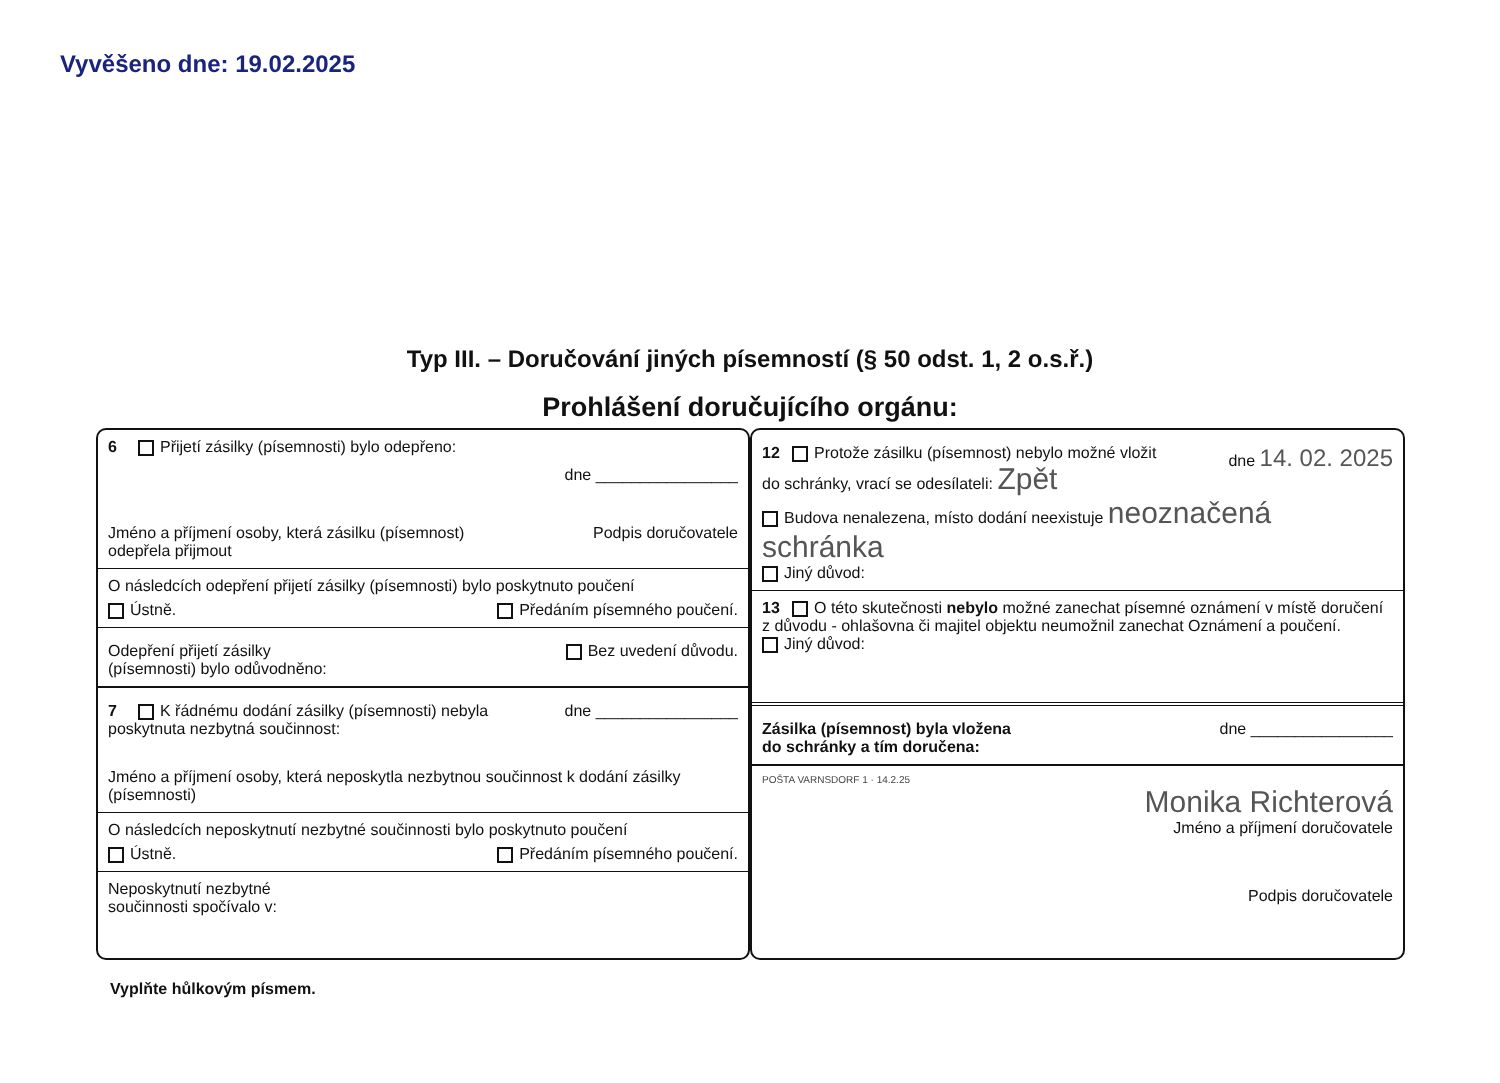Vyvěšeno dne: 19.02.2025
Typ III. – Doručování jiných písemností (§ 50 odst. 1, 2 o.s.ř.)
Prohlášení doručujícího orgánu:
6 Přijetí zásilky (písemnosti) bylo odepřeno:
dne ________________
Jméno a příjmení osoby, která zásilku (písemnost)
odepřela přijmout Podpis doručovatele
O následcích odepření přijetí zásilky (písemnosti) bylo poskytnuto poučení
Ústně. Předáním písemného poučení.
Odepření přijetí zásilky
(písemnosti) bylo odůvodněno: Bez uvedení důvodu.
7 K řádnému dodání zásilky (písemnosti) nebyla
poskytnuta nezbytná součinnost: dne ________________
Jméno a příjmení osoby, která neposkytla nezbytnou součinnost k dodání zásilky (písemnosti)
O následcích neposkytnutí nezbytné součinnosti bylo poskytnuto poučení
Ústně. Předáním písemného poučení.
Neposkytnutí nezbytné
součinnosti spočívalo v:
12 Protože zásilku (písemnost) nebylo možné vložit
do schránky, vrací se odesílateli: Zpět dne 14. 02. 2025
Budova nenalezena, místo dodání neexistuje neoznačená schránka
Jiný důvod:
13 O této skutečnosti nebylo možné zanechat písemné oznámení v místě doručení
z důvodu - ohlašovna či majitel objektu neumožnil zanechat Oznámení a poučení.
Jiný důvod:
Zásilka (písemnost) byla vložena
do schránky a tím doručena: dne ________________
POŠTA VARNSDORF 1 · 14.2.25
Monika Richterová
Jméno a příjmení doručovatele
Podpis doručovatele
Vyplňte hůlkovým písmem.